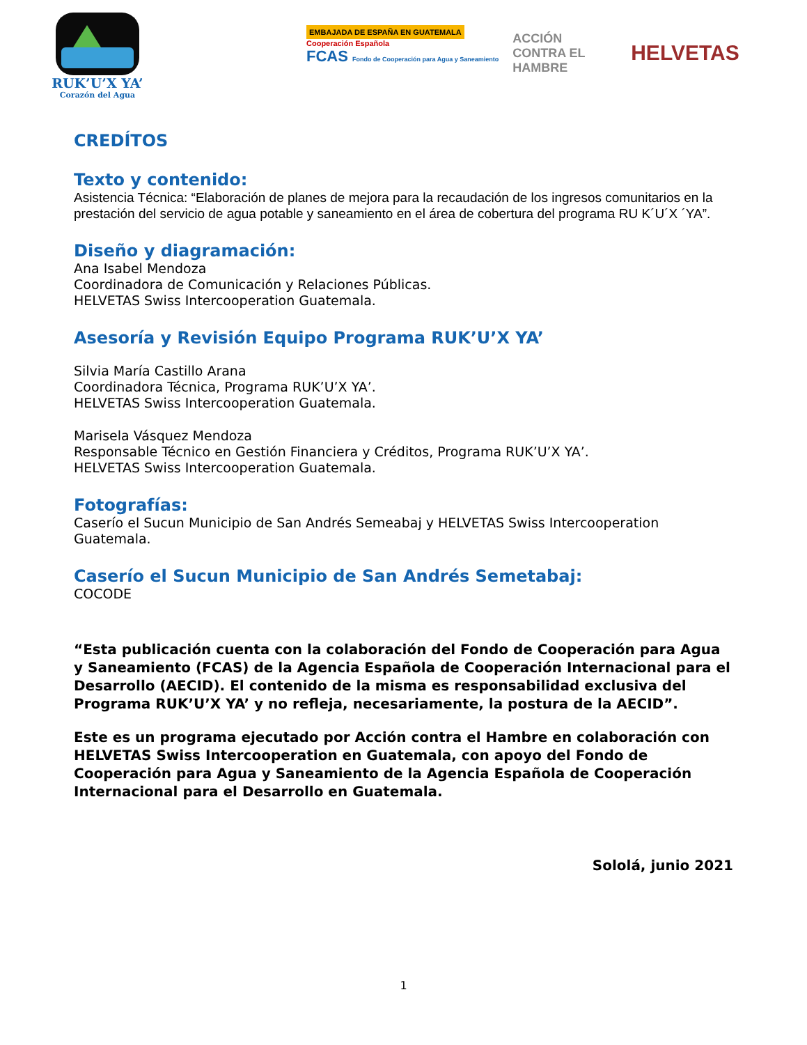RUK’U’X YA’
Corazón del Agua
EMBAJADA DE ESPAÑA EN GUATEMALA
Cooperación Española
FCAS Fondo de Cooperación para Agua y Saneamiento
ACCIÓN CONTRA EL HAMBRE
HELVETAS
CREDÍTOS
Texto y contenido:
Asistencia Técnica: “Elaboración de planes de mejora para la recaudación de los ingresos comunitarios en la prestación del servicio de agua potable y saneamiento en el área de cobertura del programa RU K´U´X ´YA”.
Diseño y diagramación:
Ana Isabel Mendoza
Coordinadora de Comunicación y Relaciones Públicas.
HELVETAS Swiss Intercooperation Guatemala.
Asesoría y Revisión Equipo Programa RUK’U’X YA’
Silvia María Castillo Arana
Coordinadora Técnica, Programa RUK’U’X YA’.
HELVETAS Swiss Intercooperation Guatemala.
Marisela Vásquez Mendoza
Responsable Técnico en Gestión Financiera y Créditos, Programa RUK’U’X YA’.
HELVETAS Swiss Intercooperation Guatemala.
Fotografías:
Caserío el Sucun Municipio de San Andrés Semeabaj y HELVETAS Swiss Intercooperation Guatemala.
Caserío el Sucun Municipio de San Andrés Semetabaj:
COCODE
“Esta publicación cuenta con la colaboración del Fondo de Cooperación para Agua y Saneamiento (FCAS) de la Agencia Española de Cooperación Internacional para el Desarrollo (AECID). El contenido de la misma es responsabilidad exclusiva del Programa RUK’U’X YA’ y no refleja, necesariamente, la postura de la AECID”.
Este es un programa ejecutado por Acción contra el Hambre en colaboración con HELVETAS Swiss Intercooperation en Guatemala, con apoyo del Fondo de Cooperación para Agua y Saneamiento de la Agencia Española de Cooperación Internacional para el Desarrollo en Guatemala.
Sololá, junio 2021
1